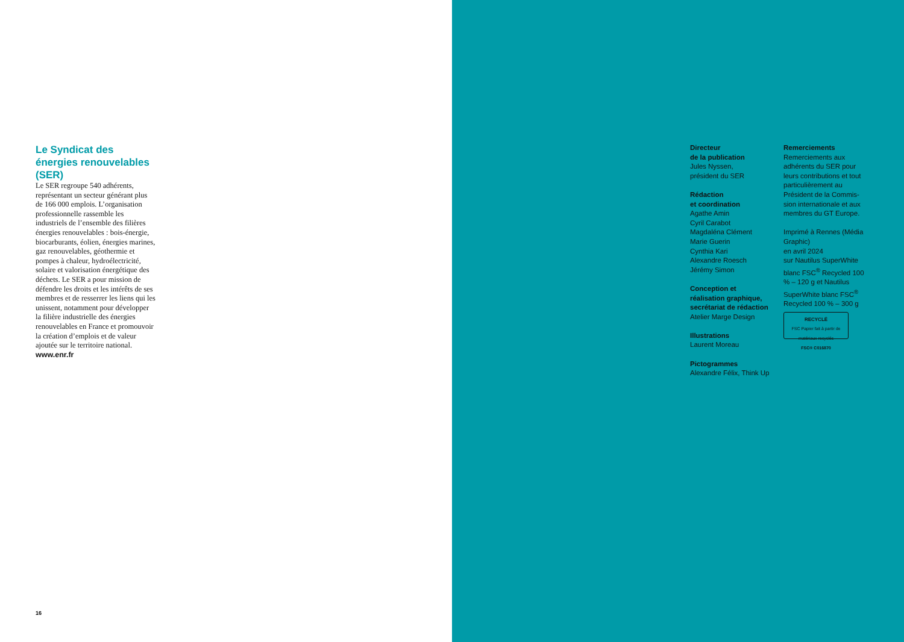Le Syndicat des énergies renouvelables (SER)
Le SER regroupe 540 adhérents, représentant un secteur générant plus de 166 000 emplois. L’organisation professionnelle rassemble les industriels de l’ensemble des filières énergies renouvelables : bois-énergie, biocarburants, éolien, énergies marines, gaz renouvelables, géothermie et pompes à chaleur, hydroélectricité, solaire et valorisation énergétique des déchets. Le SER a pour mission de défendre les droits et les intérêts de ses membres et de resserrer les liens qui les unissent, notamment pour développer la filière industrielle des énergies renouvelables en France et promouvoir la création d’emplois et de valeur ajoutée sur le territoire national.
www.enr.fr
16
Directeur
de la publication
Jules Nyssen,
président du SER
Rédaction
et coordination
Agathe Amin
Cyril Carabot
Magdaléna Clément
Marie Guerin
Cynthia Kari
Alexandre Roesch
Jérémy Simon
Conception et
réalisation graphique, secrétariat de rédaction
Atelier Marge Design
Illustrations
Laurent Moreau
Pictogrammes
Alexandre Félix, Think Up
Remerciements
Remerciements aux adhérents du SER pour leurs contributions et tout particulièrement au Président de la Commis-sion internationale et aux membres du GT Europe.
Imprimé à Rennes (Média Graphic)
en avril 2024
sur Nautilus SuperWhite blanc FSC<sup>®</sup> Recycled 100 % – 120 g et Nautilus SuperWhite blanc FSC<sup>®</sup> Recycled 100 % – 300 g
RECYCLÉ
FSC Papier fait à partir de matériaux recyclés
FSC® C016870